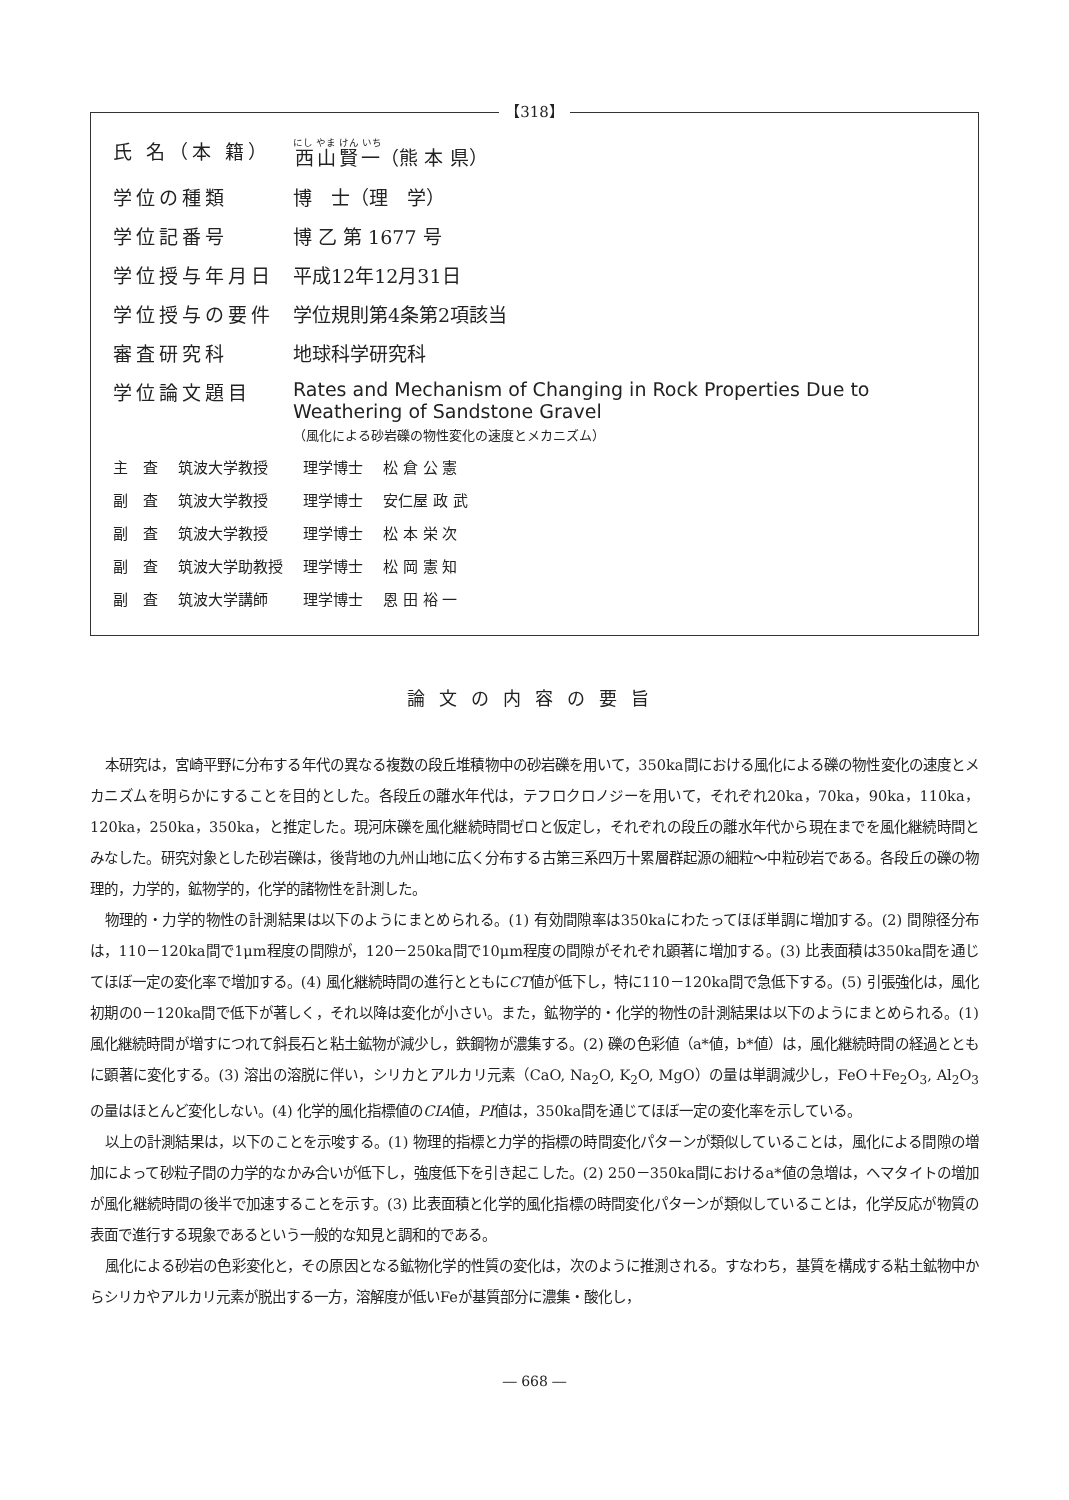【318】
| 氏 名（本 籍） | 西山賢一 （熊 本 県） |
| 学位の種類 | 博 士（理 学） |
| 学位記番号 | 博 乙 第 1677 号 |
| 学位授与年月日 | 平成12年12月31日 |
| 学位授与の要件 | 学位規則第4条第2項該当 |
| 審査研究科 | 地球科学研究科 |
| 学位論文題目 | Rates and Mechanism of Changing in Rock Properties Due to Weathering of Sandstone Gravel （風化による砂岩礫の物性変化の速度とメカニズム） |
| 主 査 | 筑波大学教授 | 理学博士 | 松 倉 公 憲 |
| 副 査 | 筑波大学教授 | 理学博士 | 安仁屋 政 武 |
| 副 査 | 筑波大学教授 | 理学博士 | 松 本 栄 次 |
| 副 査 | 筑波大学助教授 | 理学博士 | 松 岡 憲 知 |
| 副 査 | 筑波大学講師 | 理学博士 | 恩 田 裕 一 |
論文の内容の要旨
本研究は，宮崎平野に分布する年代の異なる複数の段丘堆積物中の砂岩礫を用いて，350ka間における風化による礫の物性変化の速度とメカニズムを明らかにすることを目的とした。各段丘の離水年代は，テフロクロノジーを用いて，それぞれ20ka，70ka，90ka，110ka，120ka，250ka，350ka，と推定した。現河床礫を風化継続時間ゼロと仮定し，それぞれの段丘の離水年代から現在までを風化継続時間とみなした。研究対象とした砂岩礫は，後背地の九州山地に広く分布する古第三系四万十累層群起源の細粒～中粒砂岩である。各段丘の礫の物理的，力学的，鉱物学的，化学的諸物性を計測した。
物理的・力学的物性の計測結果は以下のようにまとめられる。(1) 有効間隙率は350kaにわたってほぼ単調に増加する。(2) 間隙径分布は，110－120ka間で1μm程度の間隙が，120－250ka間で10μm程度の間隙がそれぞれ顕著に増加する。(3) 比表面積は350ka間を通じてほぼ一定の変化率で増加する。(4) 風化継続時間の進行とともにCT値が低下し，特に110－120ka間で急低下する。(5) 引張強化は，風化初期の0－120ka間で低下が著しく，それ以降は変化が小さい。また，鉱物学的・化学的物性の計測結果は以下のようにまとめられる。(1) 風化継続時間が増すにつれて斜長石と粘土鉱物が減少し，鉄鋼物が濃集する。(2) 礫の色彩値（a*値，b*値）は，風化継続時間の経過とともに顕著に変化する。(3) 溶出の溶脱に伴い，シリカとアルカリ元素（CaO, Na<sub>2</sub>O, K<sub>2</sub>O, MgO）の量は単調減少し，FeO＋Fe<sub>2</sub>O<sub>3</sub>, Al<sub>2</sub>O<sub>3</sub>の量はほとんど変化しない。(4) 化学的風化指標値のCIA値，PI値は，350ka間を通じてほぼ一定の変化率を示している。
以上の計測結果は，以下のことを示唆する。(1) 物理的指標と力学的指標の時間変化パターンが類似していることは，風化による間隙の増加によって砂粒子間の力学的なかみ合いが低下し，強度低下を引き起こした。(2) 250－350ka間におけるa*値の急増は，ヘマタイトの増加が風化継続時間の後半で加速することを示す。(3) 比表面積と化学的風化指標の時間変化パターンが類似していることは，化学反応が物質の表面で進行する現象であるという一般的な知見と調和的である。
風化による砂岩の色彩変化と，その原因となる鉱物化学的性質の変化は，次のように推測される。すなわち，基質を構成する粘土鉱物中からシリカやアルカリ元素が脱出する一方，溶解度が低いFeが基質部分に濃集・酸化し，
― 668 ―